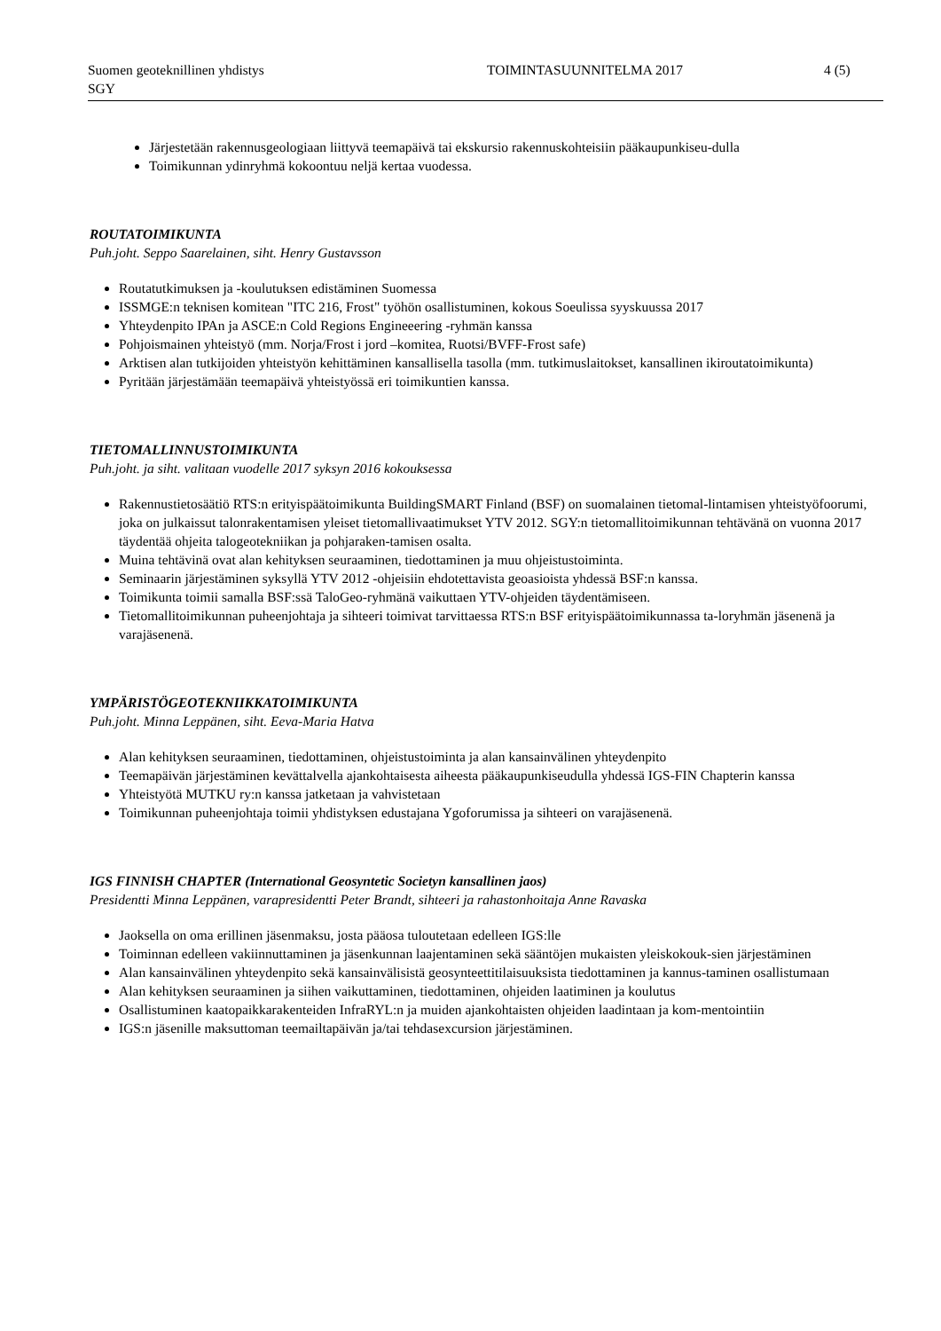Suomen geoteknillinen yhdistys TOIMINTASUUNNITELMA 2017 4 (5)
SGY
Järjestetään rakennusgeologiaan liittyvä teemapäivä tai ekskursio rakennuskohteisiin pääkaupunkiseu-dulla
Toimikunnan ydinryhmä kokoontuu neljä kertaa vuodessa.
ROUTATOIMIKUNTA
Puh.joht. Seppo Saarelainen, siht. Henry Gustavsson
Routatutkimuksen ja -koulutuksen edistäminen Suomessa
ISSMGE:n teknisen komitean "ITC 216, Frost" työhön osallistuminen, kokous Soeulissa syyskuussa 2017
Yhteydenpito IPAn ja ASCE:n Cold Regions Engineeering -ryhmän kanssa
Pohjoismainen yhteistyö (mm. Norja/Frost i jord –komitea, Ruotsi/BVFF-Frost safe)
Arktisen alan tutkijoiden yhteistyön kehittäminen kansallisella tasolla (mm. tutkimuslaitokset, kansallinen ikiroutatoimikunta)
Pyritään järjestämään teemapäivä yhteistyössä eri toimikuntien kanssa.
TIETOMALLINNUSTOIMIKUNTA
Puh.joht. ja siht. valitaan vuodelle 2017 syksyn 2016 kokouksessa
Rakennustietosäätiö RTS:n erityispäätoimikunta BuildingSMART Finland (BSF) on suomalainen tietomal-lintamisen yhteistyöfoorumi, joka on julkaissut talonrakentamisen yleiset tietomallivaatimukset YTV 2012. SGY:n tietomallitoimikunnan tehtävänä on vuonna 2017 täydentää ohjeita talogeotekniikan ja pohjaraken-tamisen osalta.
Muina tehtävinä ovat alan kehityksen seuraaminen, tiedottaminen ja muu ohjeistustoiminta.
Seminaarin järjestäminen syksyllä YTV 2012 -ohjeisiin ehdotettavista geoasioista yhdessä BSF:n kanssa.
Toimikunta toimii samalla BSF:ssä TaloGeo-ryhmänä vaikuttaen YTV-ohjeiden täydentämiseen.
Tietomallitoimikunnan puheenjohtaja ja sihteeri toimivat tarvittaessa RTS:n BSF erityispäätoimikunnassa ta-loryhmän jäsenenä ja varajäsenenä.
YMPÄRISTÖGEOTEKNIIKKATOIMIKUNTA
Puh.joht. Minna Leppänen, siht. Eeva-Maria Hatva
Alan kehityksen seuraaminen, tiedottaminen, ohjeistustoiminta ja alan kansainvälinen yhteydenpito
Teemapäivän järjestäminen kevättalvella ajankohtaisesta aiheesta pääkaupunkiseudulla yhdessä IGS-FIN Chapterin kanssa
Yhteistyötä MUTKU ry:n kanssa jatketaan ja vahvistetaan
Toimikunnan puheenjohtaja toimii yhdistyksen edustajana Ygoforumissa ja sihteeri on varajäsenenä.
IGS FINNISH CHAPTER (International Geosyntetic Societyn kansallinen jaos)
Presidentti Minna Leppänen, varapresidentti Peter Brandt, sihteeri ja rahastonhoitaja Anne Ravaska
Jaoksella on oma erillinen jäsenmaksu, josta pääosa tuloutetaan edelleen IGS:lle
Toiminnan edelleen vakiinnuttaminen ja jäsenkunnan laajentaminen sekä sääntöjen mukaisten yleiskokouk-sien järjestäminen
Alan kansainvälinen yhteydenpito sekä kansainvälisistä geosynteettitilaisuuksista tiedottaminen ja kannus-taminen osallistumaan
Alan kehityksen seuraaminen ja siihen vaikuttaminen, tiedottaminen, ohjeiden laatiminen ja koulutus
Osallistuminen kaatopaikkarakenteiden InfraRYL:n ja muiden ajankohtaisten ohjeiden laadintaan ja kom-mentointiin
IGS:n jäsenille maksuttoman teemailtapäivän ja/tai tehdasexcursion järjestäminen.